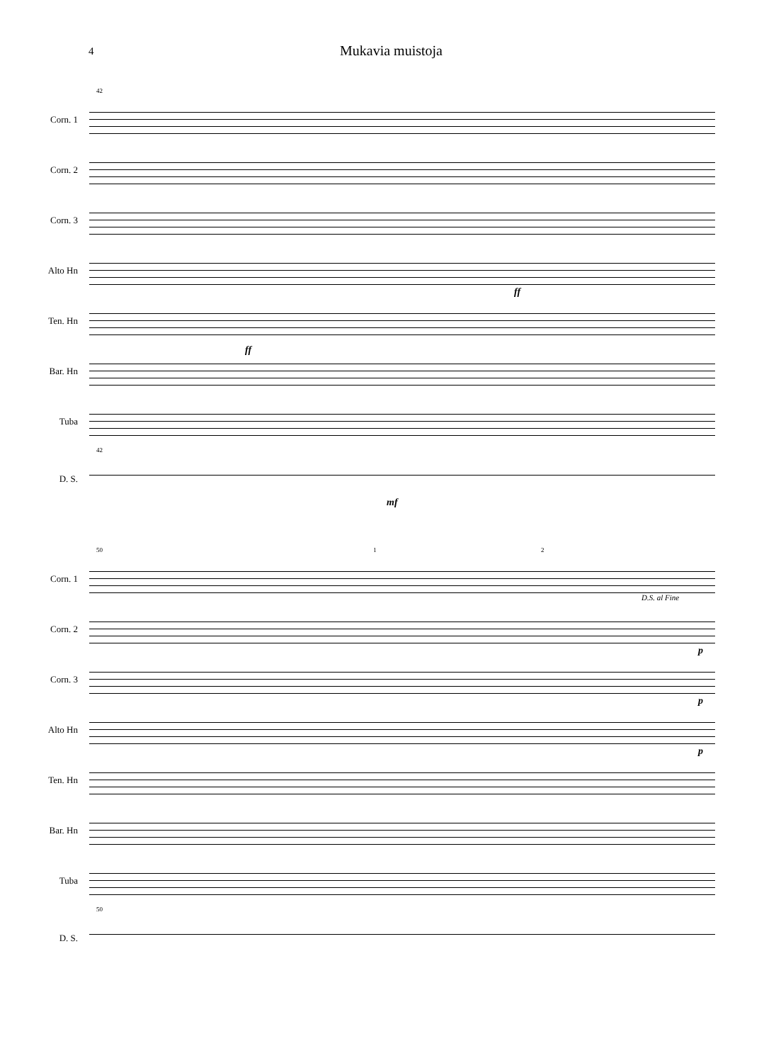4
Mukavia muistoja
42
Corn. 1
Corn. 2
Corn. 3
Alto Hn
ff
Ten. Hn
Bar. Hn
ff
Tuba
42
D. S.
mf
50 1 2
Corn. 1
D.S. al Fine
Corn. 2
p
Corn. 3
p
Alto Hn
p
Ten. Hn
Bar. Hn
Tuba
50
D. S.